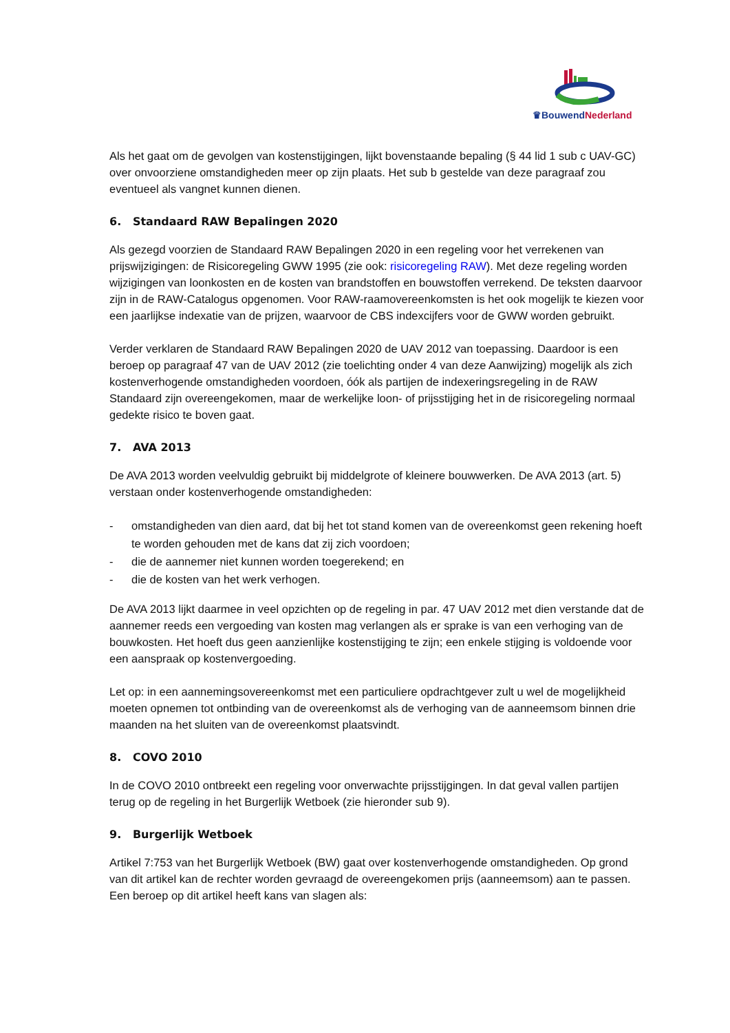♛BouwendNederland
Als het gaat om de gevolgen van kostenstijgingen, lijkt bovenstaande bepaling (§ 44 lid 1 sub c UAV-GC) over onvoorziene omstandigheden meer op zijn plaats. Het sub b gestelde van deze paragraaf zou eventueel als vangnet kunnen dienen.
6. Standaard RAW Bepalingen 2020
Als gezegd voorzien de Standaard RAW Bepalingen 2020 in een regeling voor het verrekenen van prijswijzigingen: de Risicoregeling GWW 1995 (zie ook: risicoregeling RAW). Met deze regeling worden wijzigingen van loonkosten en de kosten van brandstoffen en bouwstoffen verrekend. De teksten daarvoor zijn in de RAW-Catalogus opgenomen. Voor RAW-raamovereenkomsten is het ook mogelijk te kiezen voor een jaarlijkse indexatie van de prijzen, waarvoor de CBS indexcijfers voor de GWW worden gebruikt.
Verder verklaren de Standaard RAW Bepalingen 2020 de UAV 2012 van toepassing. Daardoor is een beroep op paragraaf 47 van de UAV 2012 (zie toelichting onder 4 van deze Aanwijzing) mogelijk als zich kostenverhogende omstandigheden voordoen, óók als partijen de indexeringsregeling in de RAW Standaard zijn overeengekomen, maar de werkelijke loon- of prijsstijging het in de risicoregeling normaal gedekte risico te boven gaat.
7. AVA 2013
De AVA 2013 worden veelvuldig gebruikt bij middelgrote of kleinere bouwwerken. De AVA 2013 (art. 5) verstaan onder kostenverhogende omstandigheden:
- omstandigheden van dien aard, dat bij het tot stand komen van de overeenkomst geen rekening hoeft te worden gehouden met de kans dat zij zich voordoen;
- die de aannemer niet kunnen worden toegerekend; en
- die de kosten van het werk verhogen.
De AVA 2013 lijkt daarmee in veel opzichten op de regeling in par. 47 UAV 2012 met dien verstande dat de aannemer reeds een vergoeding van kosten mag verlangen als er sprake is van een verhoging van de bouwkosten. Het hoeft dus geen aanzienlijke kostenstijging te zijn; een enkele stijging is voldoende voor een aanspraak op kostenvergoeding.
Let op: in een aannemingsovereenkomst met een particuliere opdrachtgever zult u wel de mogelijkheid moeten opnemen tot ontbinding van de overeenkomst als de verhoging van de aanneemsom binnen drie maanden na het sluiten van de overeenkomst plaatsvindt.
8. COVO 2010
In de COVO 2010 ontbreekt een regeling voor onverwachte prijsstijgingen. In dat geval vallen partijen terug op de regeling in het Burgerlijk Wetboek (zie hieronder sub 9).
9. Burgerlijk Wetboek
Artikel 7:753 van het Burgerlijk Wetboek (BW) gaat over kostenverhogende omstandigheden. Op grond van dit artikel kan de rechter worden gevraagd de overeengekomen prijs (aanneemsom) aan te passen. Een beroep op dit artikel heeft kans van slagen als: